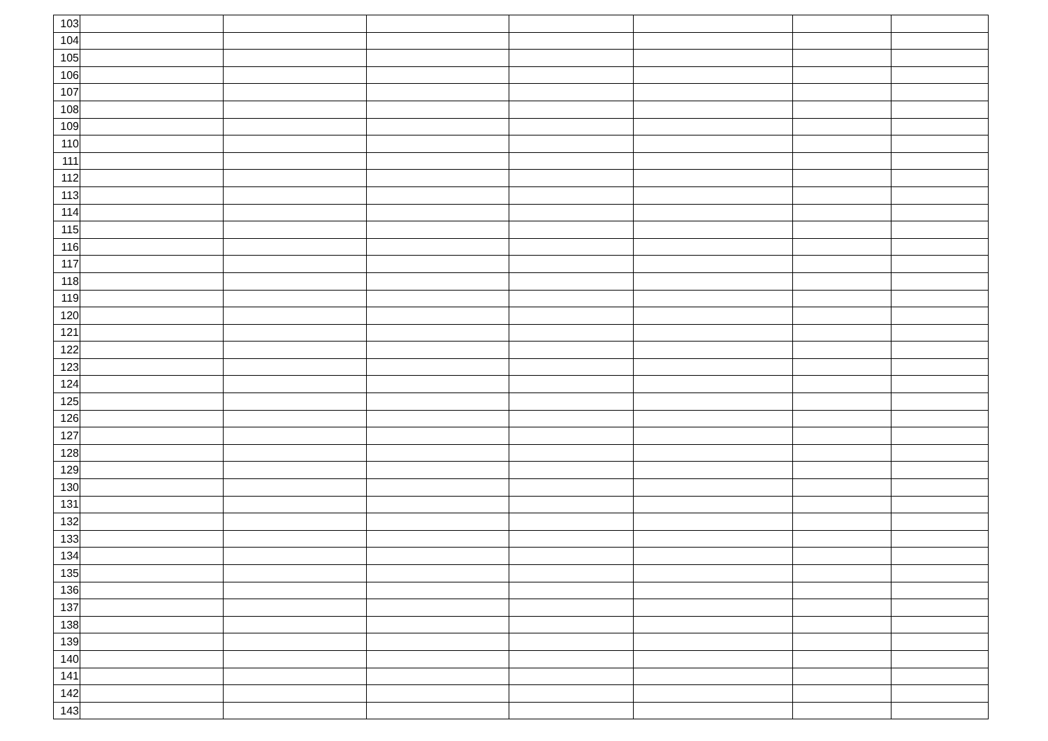| 103 | | | | | | | |
| 104 | | | | | | | |
| 105 | | | | | | | |
| 106 | | | | | | | |
| 107 | | | | | | | |
| 108 | | | | | | | |
| 109 | | | | | | | |
| 110 | | | | | | | |
| 111 | | | | | | | |
| 112 | | | | | | | |
| 113 | | | | | | | |
| 114 | | | | | | | |
| 115 | | | | | | | |
| 116 | | | | | | | |
| 117 | | | | | | | |
| 118 | | | | | | | |
| 119 | | | | | | | |
| 120 | | | | | | | |
| 121 | | | | | | | |
| 122 | | | | | | | |
| 123 | | | | | | | |
| 124 | | | | | | | |
| 125 | | | | | | | |
| 126 | | | | | | | |
| 127 | | | | | | | |
| 128 | | | | | | | |
| 129 | | | | | | | |
| 130 | | | | | | | |
| 131 | | | | | | | |
| 132 | | | | | | | |
| 133 | | | | | | | |
| 134 | | | | | | | |
| 135 | | | | | | | |
| 136 | | | | | | | |
| 137 | | | | | | | |
| 138 | | | | | | | |
| 139 | | | | | | | |
| 140 | | | | | | | |
| 141 | | | | | | | |
| 142 | | | | | | | |
| 143 | | | | | | | |